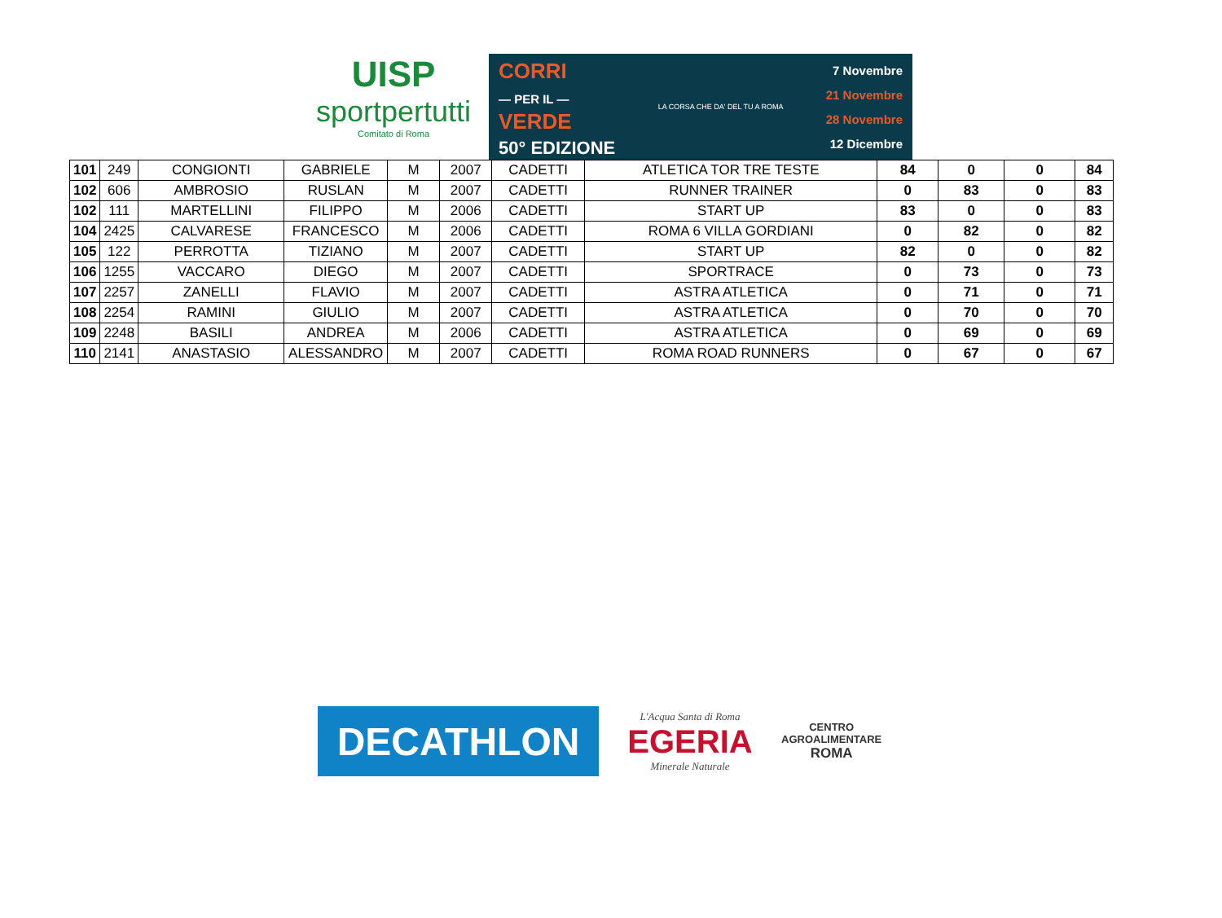UISP
sportpertutti
Comitato di Roma
CORRI
— PER IL —
VERDE
50° EDIZIONE
LA CORSA CHE DA' DEL TU A ROMA
7 Novembre
21 Novembre
28 Novembre
12 Dicembre
| 101 | 249 | CONGIONTI | GABRIELE | M | 2007 | CADETTI | ATLETICA TOR TRE TESTE | 84 | 0 | 0 | 84 |
| 102 | 606 | AMBROSIO | RUSLAN | M | 2007 | CADETTI | RUNNER TRAINER | 0 | 83 | 0 | 83 |
| 102 | 111 | MARTELLINI | FILIPPO | M | 2006 | CADETTI | START UP | 83 | 0 | 0 | 83 |
| 104 | 2425 | CALVARESE | FRANCESCO | M | 2006 | CADETTI | ROMA 6 VILLA GORDIANI | 0 | 82 | 0 | 82 |
| 105 | 122 | PERROTTA | TIZIANO | M | 2007 | CADETTI | START UP | 82 | 0 | 0 | 82 |
| 106 | 1255 | VACCARO | DIEGO | M | 2007 | CADETTI | SPORTRACE | 0 | 73 | 0 | 73 |
| 107 | 2257 | ZANELLI | FLAVIO | M | 2007 | CADETTI | ASTRA ATLETICA | 0 | 71 | 0 | 71 |
| 108 | 2254 | RAMINI | GIULIO | M | 2007 | CADETTI | ASTRA ATLETICA | 0 | 70 | 0 | 70 |
| 109 | 2248 | BASILI | ANDREA | M | 2006 | CADETTI | ASTRA ATLETICA | 0 | 69 | 0 | 69 |
| 110 | 2141 | ANASTASIO | ALESSANDRO | M | 2007 | CADETTI | ROMA ROAD RUNNERS | 0 | 67 | 0 | 67 |
DECATHLON
L'Acqua Santa di Roma
EGERIA
Minerale Naturale
CENTRO
AGROALIMENTARE
ROMA